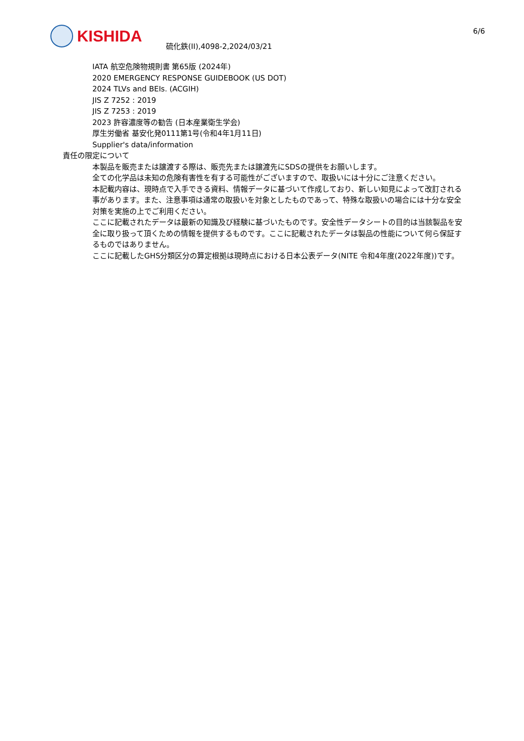KISHIDA
硫化鉄(II),4098-2,2024/03/21
6/6
IATA 航空危険物規則書 第65版 (2024年)
2020 EMERGENCY RESPONSE GUIDEBOOK (US DOT)
2024 TLVs and BEIs. (ACGIH)
JIS Z 7252 : 2019
JIS Z 7253 : 2019
2023 許容濃度等の勧告 (日本産業衛生学会)
厚生労働省 基安化発0111第1号(令和4年1月11日)
Supplier's data/information
責任の限定について
本製品を販売または譲渡する際は、販売先または譲渡先にSDSの提供をお願いします。
全ての化学品は未知の危険有害性を有する可能性がございますので、取扱いには十分にご注意ください。
本記載内容は、現時点で入手できる資料、情報データに基づいて作成しており、新しい知見によって改訂される事があります。また、注意事項は通常の取扱いを対象としたものであって、特殊な取扱いの場合には十分な安全対策を実施の上でご利用ください。
ここに記載されたデータは最新の知識及び経験に基づいたものです。安全性データシートの目的は当該製品を安全に取り扱って頂くための情報を提供するものです。ここに記載されたデータは製品の性能について何ら保証するものではありません。
ここに記載したGHS分類区分の算定根拠は現時点における日本公表データ(NITE 令和4年度(2022年度))です。